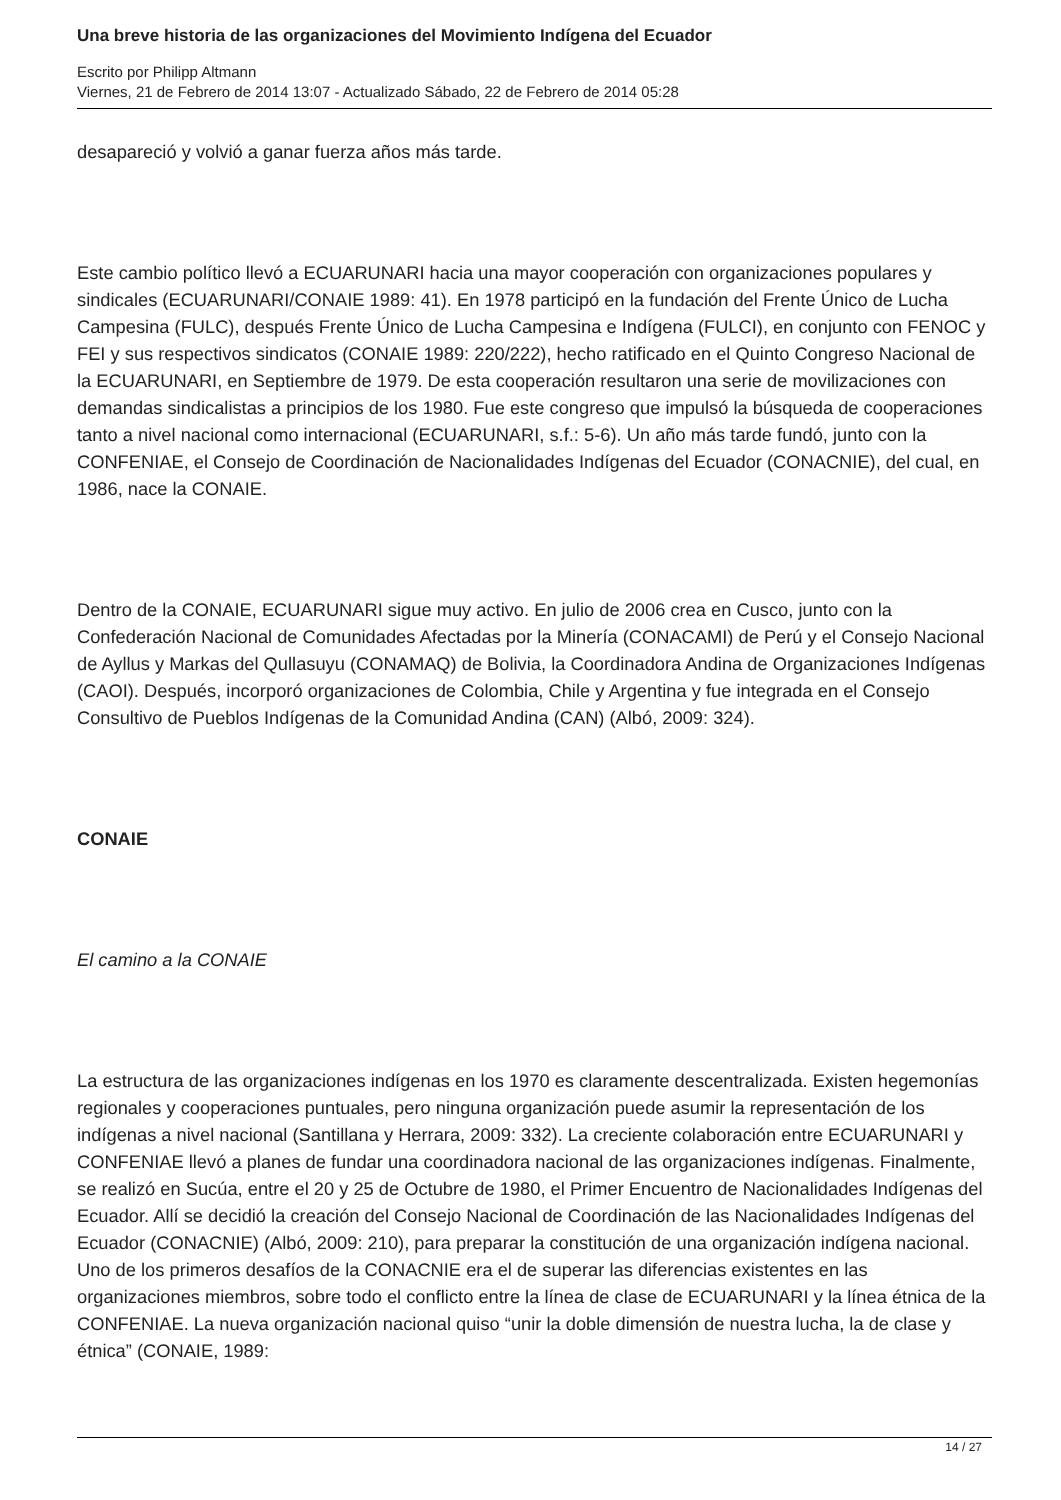Una breve historia de las organizaciones del Movimiento Indígena del Ecuador
Escrito por Philipp Altmann
Viernes, 21 de Febrero de 2014 13:07 - Actualizado Sábado, 22 de Febrero de 2014 05:28
desapareció y volvió a ganar fuerza años más tarde.
Este cambio político llevó a ECUARUNARI hacia una mayor cooperación con organizaciones populares y sindicales (ECUARUNARI/CONAIE 1989: 41). En 1978 participó en la fundación del Frente Único de Lucha Campesina (FULC), después Frente Único de Lucha Campesina e Indígena (FULCI), en conjunto con FENOC y FEI y sus respectivos sindicatos (CONAIE 1989: 220/222), hecho ratificado en el Quinto Congreso Nacional de la ECUARUNARI, en Septiembre de 1979. De esta cooperación resultaron una serie de movilizaciones con demandas sindicalistas a principios de los 1980. Fue este congreso que impulsó la búsqueda de cooperaciones tanto a nivel nacional como internacional (ECUARUNARI, s.f.: 5-6). Un año más tarde fundó, junto con la CONFENIAE, el Consejo de Coordinación de Nacionalidades Indígenas del Ecuador (CONACNIE), del cual, en 1986, nace la CONAIE.
Dentro de la CONAIE, ECUARUNARI sigue muy activo. En julio de 2006 crea en Cusco, junto con la Confederación Nacional de Comunidades Afectadas por la Minería (CONACAMI) de Perú y el Consejo Nacional de Ayllus y Markas del Qullasuyu (CONAMAQ) de Bolivia, la Coordinadora Andina de Organizaciones Indígenas (CAOI). Después, incorporó organizaciones de Colombia, Chile y Argentina y fue integrada en el Consejo Consultivo de Pueblos Indígenas de la Comunidad Andina (CAN) (Albó, 2009: 324).
CONAIE
El camino a la CONAIE
La estructura de las organizaciones indígenas en los 1970 es claramente descentralizada. Existen hegemonías regionales y cooperaciones puntuales, pero ninguna organización puede asumir la representación de los indígenas a nivel nacional (Santillana y Herrara, 2009: 332). La creciente colaboración entre ECUARUNARI y CONFENIAE llevó a planes de fundar una coordinadora nacional de las organizaciones indígenas. Finalmente, se realizó en Sucúa, entre el 20 y 25 de Octubre de 1980, el Primer Encuentro de Nacionalidades Indígenas del Ecuador. Allí se decidió la creación del Consejo Nacional de Coordinación de las Nacionalidades Indígenas del Ecuador (CONACNIE) (Albó, 2009: 210), para preparar la constitución de una organización indígena nacional. Uno de los primeros desafíos de la CONACNIE era el de superar las diferencias existentes en las organizaciones miembros, sobre todo el conflicto entre la línea de clase de ECUARUNARI y la línea étnica de la CONFENIAE. La nueva organización nacional quiso “unir la doble dimensión de nuestra lucha, la de clase y étnica” (CONAIE, 1989:
14 / 27